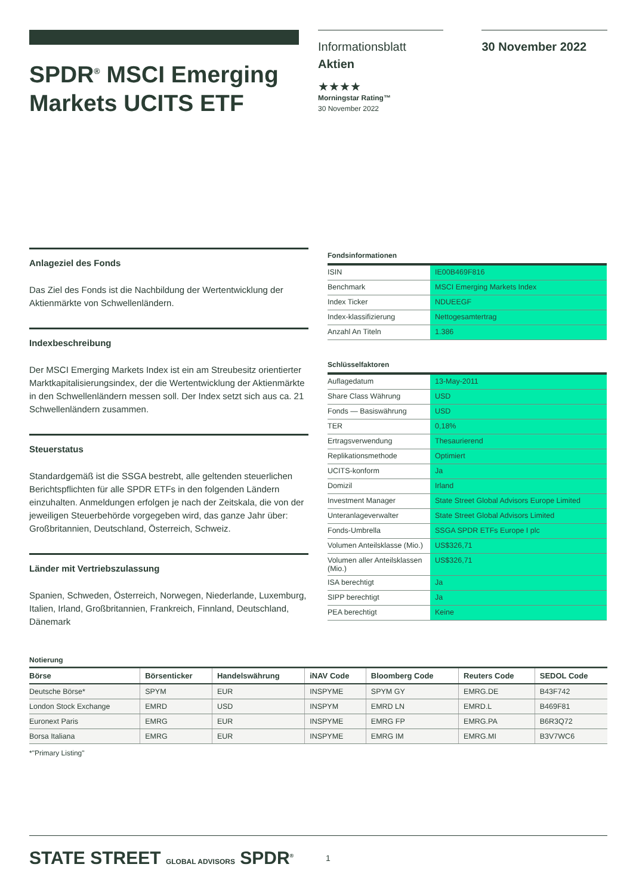SPDR<sup>®</sup> MSCI Emerging Markets UCITS ETF
Informationsblatt
Aktien
★★★★
Morningstar Rating™
30 November 2022
30 November 2022
Anlageziel des Fonds
Das Ziel des Fonds ist die Nachbildung der Wertentwicklung der Aktienmärkte von Schwellenländern.
Indexbeschreibung
Der MSCI Emerging Markets Index ist ein am Streubesitz orientierter Marktkapitalisierungsindex, der die Wertentwicklung der Aktienmärkte in den Schwellenländern messen soll. Der Index setzt sich aus ca. 21 Schwellenländern zusammen.
Steuerstatus
Standardgemäß ist die SSGA bestrebt, alle geltenden steuerlichen Berichtspflichten für alle SPDR ETFs in den folgenden Ländern einzuhalten. Anmeldungen erfolgen je nach der Zeitskala, die von der jeweiligen Steuerbehörde vorgegeben wird, das ganze Jahr über: Großbritannien, Deutschland, Österreich, Schweiz.
Länder mit Vertriebszulassung
Spanien, Schweden, Österreich, Norwegen, Niederlande, Luxemburg, Italien, Irland, Großbritannien, Frankreich, Finnland, Deutschland, Dänemark
Fondsinformationen
| ISIN | IE00B469F816 |
| Benchmark | MSCI Emerging Markets Index |
| Index Ticker | NDUEEGF |
| Index-klassifizierung | Nettogesamtertrag |
| Anzahl An Titeln | 1.386 |
Schlüsselfaktoren
| Auflagedatum | 13-May-2011 |
| Share Class Währung | USD |
| Fonds — Basiswährung | USD |
| TER | 0,18% |
| Ertragsverwendung | Thesaurierend |
| Replikationsmethode | Optimiert |
| UCITS-konform | Ja |
| Domizil | Irland |
| Investment Manager | State Street Global Advisors Europe Limited |
| Unteranlageverwalter | State Street Global Advisors Limited |
| Fonds-Umbrella | SSGA SPDR ETFs Europe I plc |
| Volumen Anteilsklasse (Mio.) | US$326,71 |
| Volumen aller Anteilsklassen (Mio.) | US$326,71 |
| ISA berechtigt | Ja |
| SIPP berechtigt | Ja |
| PEA berechtigt | Keine |
Notierung
| Börse | Börsenticker | Handelswährung | iNAV Code | Bloomberg Code | Reuters Code | SEDOL Code |
| --- | --- | --- | --- | --- | --- | --- |
| Deutsche Börse* | SPYM | EUR | INSPYME | SPYM GY | EMRG.DE | B43F742 |
| London Stock Exchange | EMRD | USD | INSPYM | EMRD LN | EMRD.L | B469F81 |
| Euronext Paris | EMRG | EUR | INSPYME | EMRG FP | EMRG.PA | B6R3Q72 |
| Borsa Italiana | EMRG | EUR | INSPYME | EMRG IM | EMRG.MI | B3V7WC6 |
*"Primary Listing"
STATE STREET GLOBAL ADVISORS SPDR<sup>®</sup> 1